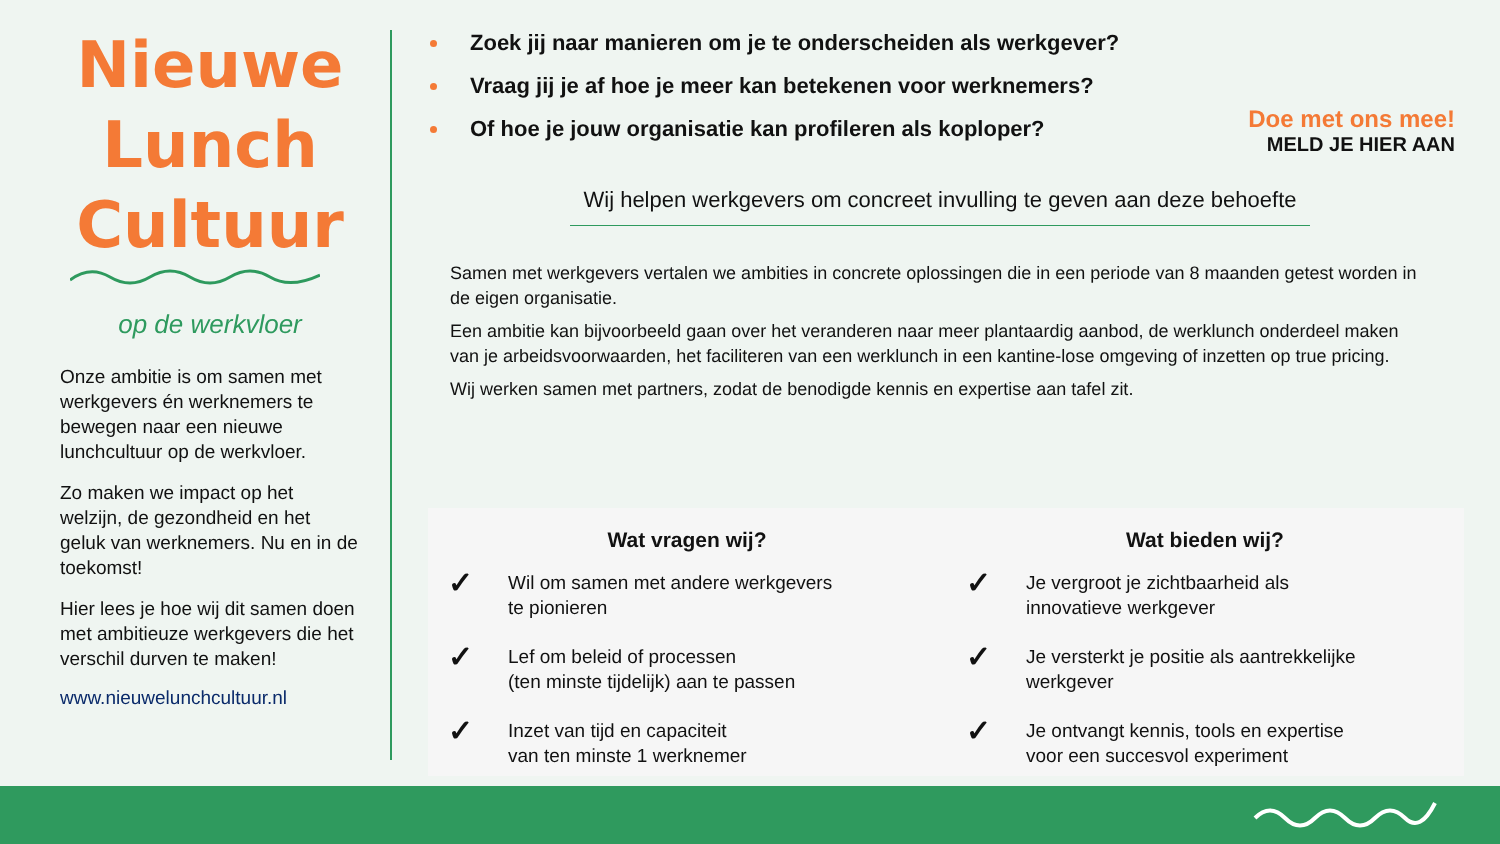Nieuwe
Lunch
Cultuur
op de werkvloer
Onze ambitie is om samen met werkgevers én werknemers te bewegen naar een nieuwe lunchcultuur op de werkvloer.
Zo maken we impact op het welzijn, de gezondheid en het geluk van werknemers. Nu en in de toekomst!
Hier lees je hoe wij dit samen doen met ambitieuze werkgevers die het verschil durven te maken!
www.nieuwelunchcultuur.nl
Zoek jij naar manieren om je te onderscheiden als werkgever?
Vraag jij je af hoe je meer kan betekenen voor werknemers?
Of hoe je jouw organisatie kan profileren als koploper?
Doe met ons mee!
MELD JE HIER AAN
Wij helpen werkgevers om concreet invulling te geven aan deze behoefte
Samen met werkgevers vertalen we ambities in concrete oplossingen die in een periode van 8 maanden getest worden in de eigen organisatie.
Een ambitie kan bijvoorbeeld gaan over het veranderen naar meer plantaardig aanbod, de werklunch onderdeel maken van je arbeidsvoorwaarden, het faciliteren van een werklunch in een kantine-lose omgeving of inzetten op true pricing.
Wij werken samen met partners, zodat de benodigde kennis en expertise aan tafel zit.
Wat vragen wij?
✓
Wil om samen met andere werkgevers
te pionieren
✓
Lef om beleid of processen
(ten minste tijdelijk) aan te passen
✓
Inzet van tijd en capaciteit
van ten minste 1 werknemer
Wat bieden wij?
✓
Je vergroot je zichtbaarheid als
innovatieve werkgever
✓
Je versterkt je positie als aantrekkelijke
werkgever
✓
Je ontvangt kennis, tools en expertise
voor een succesvol experiment